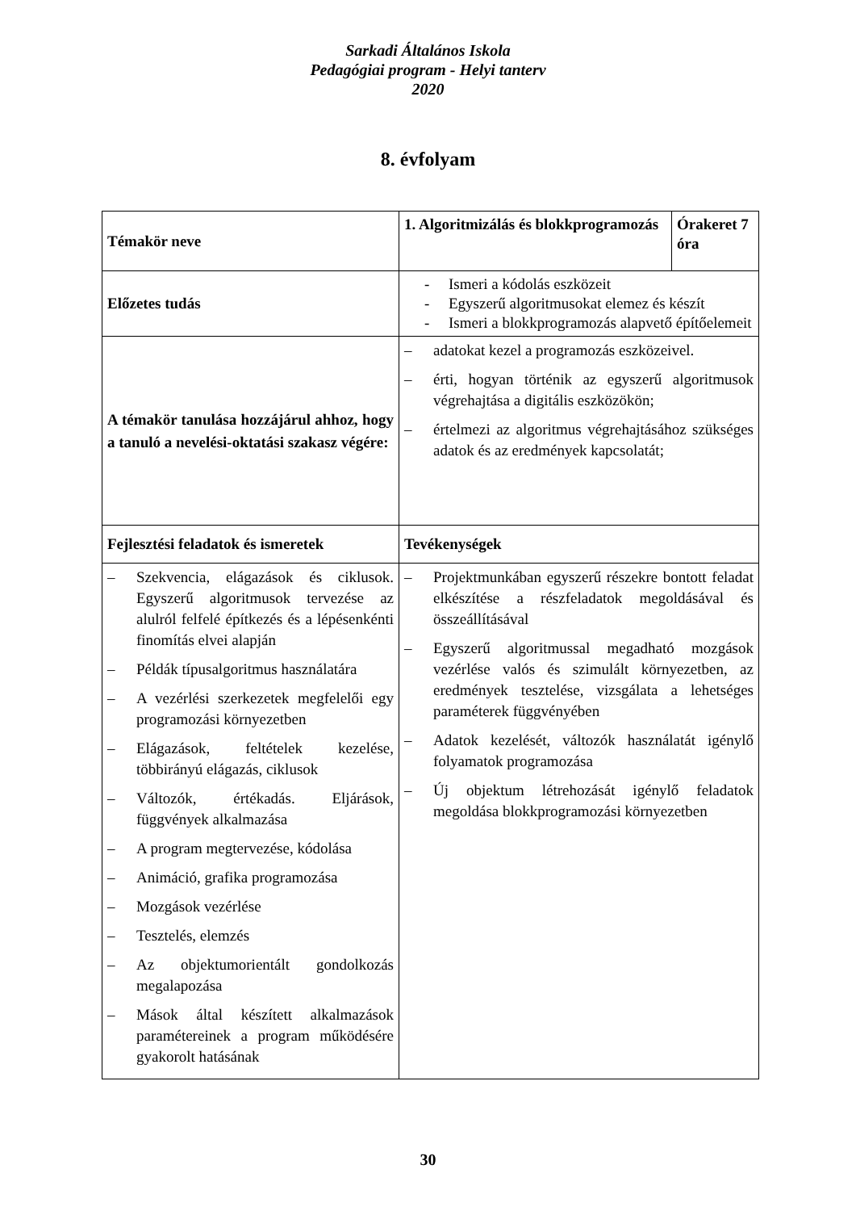Sarkadi Általános Iskola
Pedagógiai program - Helyi tanterv
2020
8. évfolyam
| Témakör neve | 1. Algoritmizálás és blokkprogramozás | Órakeret 7 óra |
| Előzetes tudás | - Ismeri a kódolás eszközeit - Egyszerű algoritmusokat elemez és készít - Ismeri a blokkprogramozás alapvető építőelemeit | |
| A témakör tanulása hozzájárul ahhoz, hogy a tanuló a nevelési-oktatási szakasz végére: | – adatokat kezel a programozás eszközeivel. – érti, hogyan történik az egyszerű algoritmusok végrehajtása a digitális eszközökön; – értelmezi az algoritmus végrehajtásához szükséges adatok és az eredmények kapcsolatát; | |
| Fejlesztési feladatok és ismeretek | Tevékenységek | |
| – Szekvencia, elágazások és ciklusok. Egyszerű algoritmusok tervezése az alulról felfelé építkezés és a lépésenkénti finomítás elvei alapján – Példák típusalgoritmus használatára – A vezérlési szerkezetek megfelelői egy programozási környezetben – Elágazások, feltételek kezelése, többirányú elágazás, ciklusok – Változók, értékadás. Eljárások, függvények alkalmazása – A program megtervezése, kódolása – Animáció, grafika programozása – Mozgások vezérlése – Tesztelés, elemzés – Az objektumorientált gondolkozás megalapozása – Mások által készített alkalmazások paramétereinek a program működésére gyakorolt hatásának | – Projektmunkában egyszerű részekre bontott feladat elkészítése a részfeladatok megoldásával és összeállításával – Egyszerű algoritmussal megadható mozgások vezérlése valós és szimulált környezetben, az eredmények tesztelése, vizsgálata a lehetséges paraméterek függvényében – Adatok kezelését, változók használatát igénylő folyamatok programozása – Új objektum létrehozását igénylő feladatok megoldása blokkprogramozási környezetben | |
30